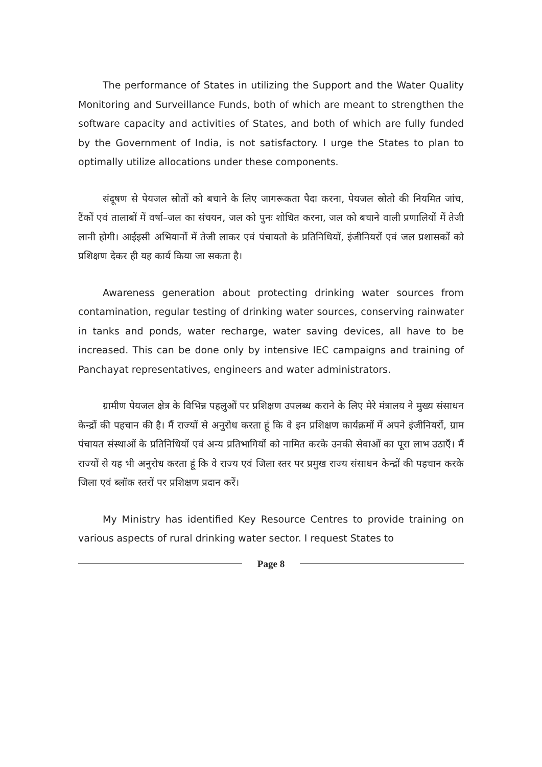The performance of States in utilizing the Support and the Water Quality Monitoring and Surveillance Funds, both of which are meant to strengthen the software capacity and activities of States, and both of which are fully funded by the Government of India, is not satisfactory. I urge the States to plan to optimally utilize allocations under these components.
संदूषण से पेयजल स्रोतों को बचाने के लिए जागरूकता पैदा करना, पेयजल स्रोतो की नियमित जांच, टैंकों एवं तालाबों में वर्षा–जल का संचयन, जल को पुनः शोधित करना, जल को बचाने वाली प्रणालियों में तेजी लानी होगी। आईइसी अभियानों में तेजी लाकर एवं पंचायतो के प्रतिनिधियों, इंजीनियरों एवं जल प्रशासकों को प्रशिक्षण देकर ही यह कार्य किया जा सकता है।
Awareness generation about protecting drinking water sources from contamination, regular testing of drinking water sources, conserving rainwater in tanks and ponds, water recharge, water saving devices, all have to be increased. This can be done only by intensive IEC campaigns and training of Panchayat representatives, engineers and water administrators.
ग्रामीण पेयजल क्षेत्र के विभिन्न पहलुओं पर प्रशिक्षण उपलब्ध कराने के लिए मेरे मंत्रालय ने मुख्य संसाधन केन्द्रों की पहचान की है। मैं राज्यों से अनुरोध करता हूं कि वे इन प्रशिक्षण कार्यक्रमों में अपने इंजीनियरों, ग्राम पंचायत संस्थाओं के प्रतिनिधियों एवं अन्य प्रतिभागियों को नामित करके उनकी सेवाओं का पूरा लाभ उठाएँ। मैं राज्यों से यह भी अनुरोध करता हूं कि वे राज्य एवं जिला स्तर पर प्रमुख राज्य संसाधन केन्द्रों की पहचान करके जिला एवं ब्लॉक स्तरों पर प्रशिक्षण प्रदान करें।
My Ministry has identified Key Resource Centres to provide training on various aspects of rural drinking water sector. I request States to
Page 8